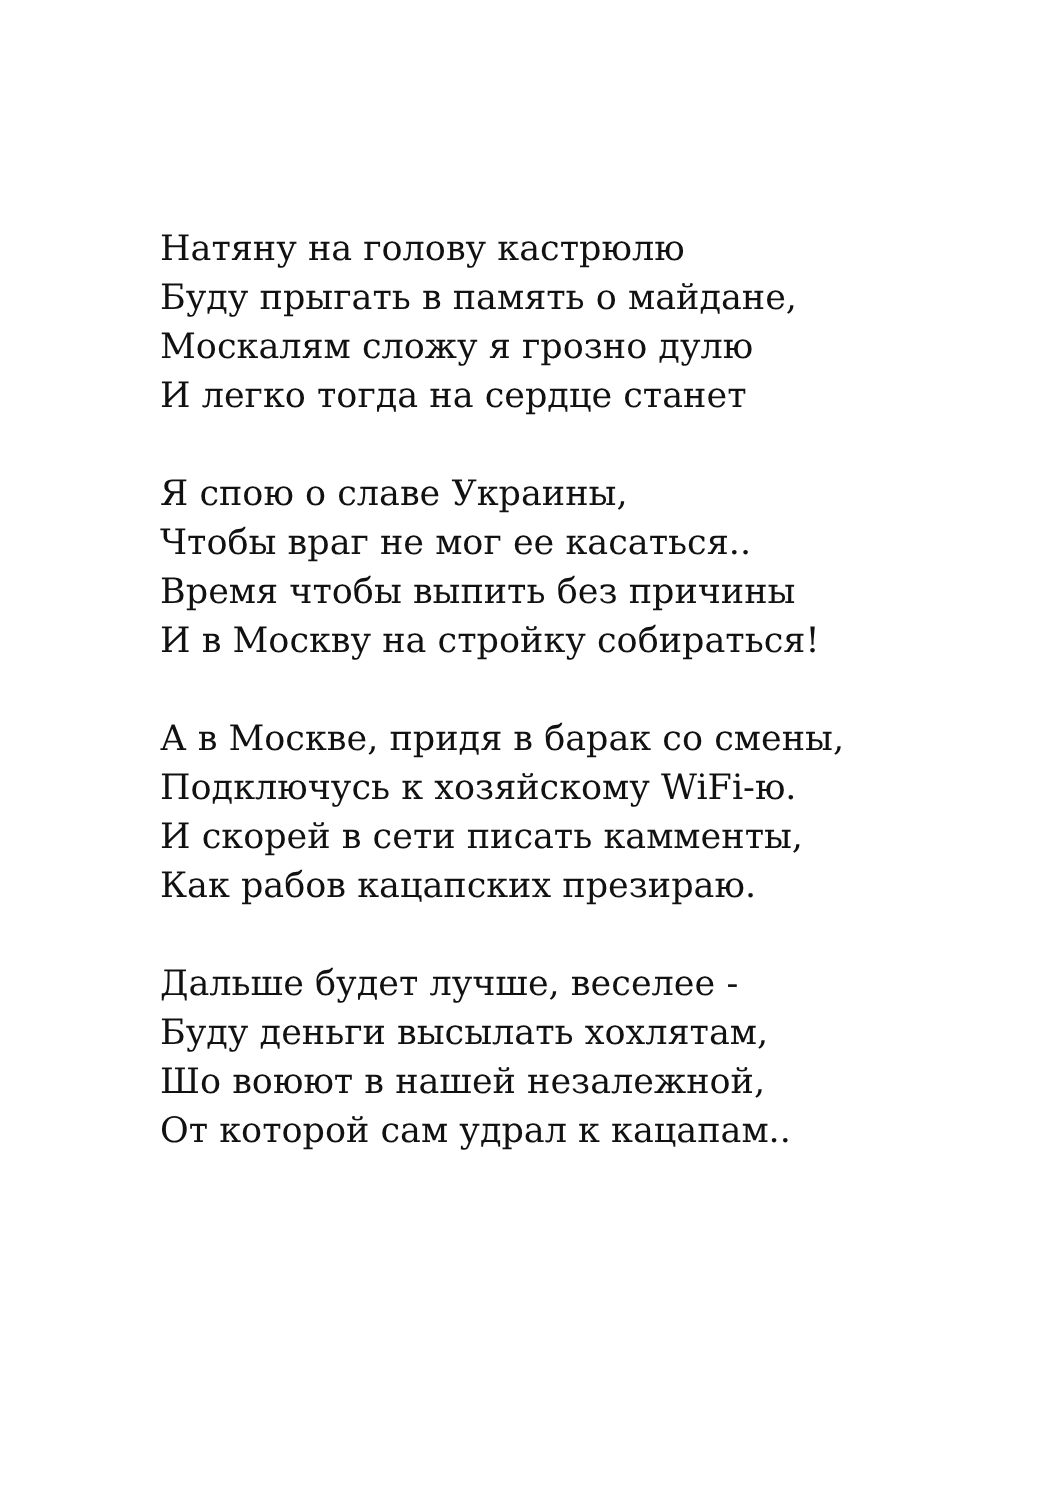Натяну на голову кастрюлю
Буду прыгать в память о майдане,
Москалям сложу я грозно дулю
И легко тогда на сердце станет
Я спою о славе Украины,
Чтобы враг не мог ее касаться..
Время чтобы выпить без причины
И в Москву на стройку собираться!
А в Москве, придя в барак со смены,
Подключусь к хозяйскому WiFi-ю.
И скорей в сети писать камменты,
Как рабов кацапских презираю.
Дальше будет лучше, веселее -
Буду деньги высылать хохлятам,
Шо воюют в нашей незалежной,
От которой сам удрал к кацапам..